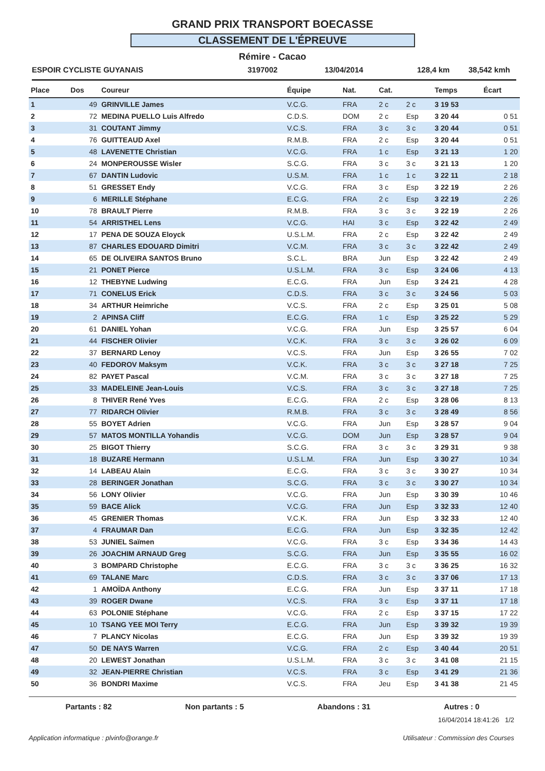GRAND PRIX TRANSPORT BOECASSE
CLASSEMENT DE L'ÉPREUVE
Rémire - Cacao
ESPOIR CYCLISTE GUYANAIS 3197002 13/04/2014 128,4 km 38,542 kmh
| Place | Dos | Coureur | Équipe | Nat. | Cat. | | Temps | Écart |
| --- | --- | --- | --- | --- | --- | --- | --- | --- |
| 1 | 49 | GRINVILLE James | V.C.G. | FRA | 2 c | 2 c | 3 19 53 | |
| 2 | 72 | MEDINA PUELLO Luis Alfredo | C.D.S. | DOM | 2 c | Esp | 3 20 44 | 0 51 |
| 3 | 31 | COUTANT Jimmy | V.C.S. | FRA | 3 c | 3 c | 3 20 44 | 0 51 |
| 4 | 76 | GUITTEAUD Axel | R.M.B. | FRA | 2 c | Esp | 3 20 44 | 0 51 |
| 5 | 48 | LAVENETTE Christian | V.C.G. | FRA | 1 c | Esp | 3 21 13 | 1 20 |
| 6 | 24 | MONPEROUSSE Wisler | S.C.G. | FRA | 3 c | 3 c | 3 21 13 | 1 20 |
| 7 | 67 | DANTIN Ludovic | U.S.M. | FRA | 1 c | 1 c | 3 22 11 | 2 18 |
| 8 | 51 | GRESSET Endy | V.C.G. | FRA | 3 c | Esp | 3 22 19 | 2 26 |
| 9 | 6 | MERILLE Stéphane | E.C.G. | FRA | 2 c | Esp | 3 22 19 | 2 26 |
| 10 | 78 | BRAULT Pierre | R.M.B. | FRA | 3 c | 3 c | 3 22 19 | 2 26 |
| 11 | 54 | ARRISTHEL Lens | V.C.G. | HAI | 3 c | Esp | 3 22 42 | 2 49 |
| 12 | 17 | PENA DE SOUZA Eloyck | U.S.L.M. | FRA | 2 c | Esp | 3 22 42 | 2 49 |
| 13 | 87 | CHARLES EDOUARD Dimitri | V.C.M. | FRA | 3 c | 3 c | 3 22 42 | 2 49 |
| 14 | 65 | DE OLIVEIRA SANTOS Bruno | S.C.L. | BRA | Jun | Esp | 3 22 42 | 2 49 |
| 15 | 21 | PONET Pierce | U.S.L.M. | FRA | 3 c | Esp | 3 24 06 | 4 13 |
| 16 | 12 | THEBYNE Ludwing | E.C.G. | FRA | Jun | Esp | 3 24 21 | 4 28 |
| 17 | 71 | CONELUS Erick | C.D.S. | FRA | 3 c | 3 c | 3 24 56 | 5 03 |
| 18 | 34 | ARTHUR Heimriche | V.C.S. | FRA | 2 c | Esp | 3 25 01 | 5 08 |
| 19 | 2 | APINSA Cliff | E.C.G. | FRA | 1 c | Esp | 3 25 22 | 5 29 |
| 20 | 61 | DANIEL Yohan | V.C.G. | FRA | Jun | Esp | 3 25 57 | 6 04 |
| 21 | 44 | FISCHER Olivier | V.C.K. | FRA | 3 c | 3 c | 3 26 02 | 6 09 |
| 22 | 37 | BERNARD Lenoy | V.C.S. | FRA | Jun | Esp | 3 26 55 | 7 02 |
| 23 | 40 | FEDOROV Maksym | V.C.K. | FRA | 3 c | 3 c | 3 27 18 | 7 25 |
| 24 | 82 | PAYET Pascal | V.C.M. | FRA | 3 c | 3 c | 3 27 18 | 7 25 |
| 25 | 33 | MADELEINE Jean-Louis | V.C.S. | FRA | 3 c | 3 c | 3 27 18 | 7 25 |
| 26 | 8 | THIVER René Yves | E.C.G. | FRA | 2 c | Esp | 3 28 06 | 8 13 |
| 27 | 77 | RIDARCH Olivier | R.M.B. | FRA | 3 c | 3 c | 3 28 49 | 8 56 |
| 28 | 55 | BOYET Adrien | V.C.G. | FRA | Jun | Esp | 3 28 57 | 9 04 |
| 29 | 57 | MATOS MONTILLA Yohandis | V.C.G. | DOM | Jun | Esp | 3 28 57 | 9 04 |
| 30 | 25 | BIGOT Thierry | S.C.G. | FRA | 3 c | 3 c | 3 29 31 | 9 38 |
| 31 | 18 | BUZARE Hermann | U.S.L.M. | FRA | Jun | Esp | 3 30 27 | 10 34 |
| 32 | 14 | LABEAU Alain | E.C.G. | FRA | 3 c | 3 c | 3 30 27 | 10 34 |
| 33 | 28 | BERINGER Jonathan | S.C.G. | FRA | 3 c | 3 c | 3 30 27 | 10 34 |
| 34 | 56 | LONY Olivier | V.C.G. | FRA | Jun | Esp | 3 30 39 | 10 46 |
| 35 | 59 | BACE Alick | V.C.G. | FRA | Jun | Esp | 3 32 33 | 12 40 |
| 36 | 45 | GRENIER Thomas | V.C.K. | FRA | Jun | Esp | 3 32 33 | 12 40 |
| 37 | 4 | FRAUMAR Dan | E.C.G. | FRA | Jun | Esp | 3 32 35 | 12 42 |
| 38 | 53 | JUNIEL Saïmen | V.C.G. | FRA | 3 c | Esp | 3 34 36 | 14 43 |
| 39 | 26 | JOACHIM ARNAUD Greg | S.C.G. | FRA | Jun | Esp | 3 35 55 | 16 02 |
| 40 | 3 | BOMPARD Christophe | E.C.G. | FRA | 3 c | 3 c | 3 36 25 | 16 32 |
| 41 | 69 | TALANE Marc | C.D.S. | FRA | 3 c | 3 c | 3 37 06 | 17 13 |
| 42 | 1 | AMOÏDA Anthony | E.C.G. | FRA | Jun | Esp | 3 37 11 | 17 18 |
| 43 | 39 | ROGER Dwane | V.C.S. | FRA | 3 c | Esp | 3 37 11 | 17 18 |
| 44 | 63 | POLONIE Stéphane | V.C.G. | FRA | 2 c | Esp | 3 37 15 | 17 22 |
| 45 | 10 | TSANG YEE MOI Terry | E.C.G. | FRA | Jun | Esp | 3 39 32 | 19 39 |
| 46 | 7 | PLANCY Nicolas | E.C.G. | FRA | Jun | Esp | 3 39 32 | 19 39 |
| 47 | 50 | DE NAYS Warren | V.C.G. | FRA | 2 c | Esp | 3 40 44 | 20 51 |
| 48 | 20 | LEWEST Jonathan | U.S.L.M. | FRA | 3 c | 3 c | 3 41 08 | 21 15 |
| 49 | 32 | JEAN-PIERRE Christian | V.C.S. | FRA | 3 c | Esp | 3 41 29 | 21 36 |
| 50 | 36 | BONDRI Maxime | V.C.S. | FRA | Jeu | Esp | 3 41 38 | 21 45 |
Partants : 82 Non partants : 5 Abandons : 31 Autres : 0
16/04/2014 18:41:26 1/2
Application informatique : plvinfo@orange.fr Utilisateur : Commission des Courses